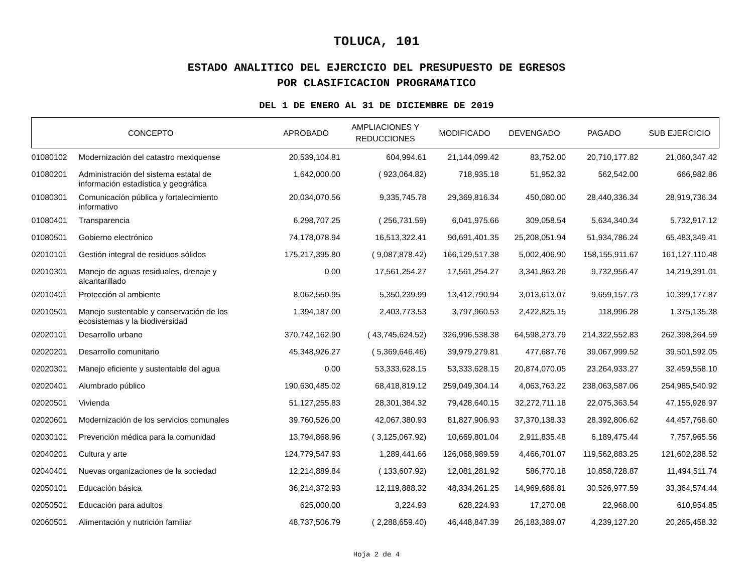TOLUCA, 101
ESTADO ANALITICO DEL EJERCICIO DEL PRESUPUESTO DE EGRESOS
POR CLASIFICACION PROGRAMATICO
DEL 1 DE ENERO AL 31 DE DICIEMBRE DE 2019
| CONCEPTO | | APROBADO | AMPLIACIONES Y REDUCCIONES | MODIFICADO | DEVENGADO | PAGADO | SUB EJERCICIO |
| --- | --- | --- | --- | --- | --- | --- | --- |
| 01080102 | Modernización del catastro mexiquense | 20,539,104.81 | 604,994.61 | 21,144,099.42 | 83,752.00 | 20,710,177.82 | 21,060,347.42 |
| 01080201 | Administración del sistema estatal de información estadística y geográfica | 1,642,000.00 | ( 923,064.82) | 718,935.18 | 51,952.32 | 562,542.00 | 666,982.86 |
| 01080301 | Comunicación pública y fortalecimiento informativo | 20,034,070.56 | 9,335,745.78 | 29,369,816.34 | 450,080.00 | 28,440,336.34 | 28,919,736.34 |
| 01080401 | Transparencia | 6,298,707.25 | ( 256,731.59) | 6,041,975.66 | 309,058.54 | 5,634,340.34 | 5,732,917.12 |
| 01080501 | Gobierno electrónico | 74,178,078.94 | 16,513,322.41 | 90,691,401.35 | 25,208,051.94 | 51,934,786.24 | 65,483,349.41 |
| 02010101 | Gestión integral de residuos sólidos | 175,217,395.80 | ( 9,087,878.42) | 166,129,517.38 | 5,002,406.90 | 158,155,911.67 | 161,127,110.48 |
| 02010301 | Manejo de aguas residuales, drenaje y alcantarillado | 0.00 | 17,561,254.27 | 17,561,254.27 | 3,341,863.26 | 9,732,956.47 | 14,219,391.01 |
| 02010401 | Protección al ambiente | 8,062,550.95 | 5,350,239.99 | 13,412,790.94 | 3,013,613.07 | 9,659,157.73 | 10,399,177.87 |
| 02010501 | Manejo sustentable y conservación de los ecosistemas y la biodiversidad | 1,394,187.00 | 2,403,773.53 | 3,797,960.53 | 2,422,825.15 | 118,996.28 | 1,375,135.38 |
| 02020101 | Desarrollo urbano | 370,742,162.90 | ( 43,745,624.52) | 326,996,538.38 | 64,598,273.79 | 214,322,552.83 | 262,398,264.59 |
| 02020201 | Desarrollo comunitario | 45,348,926.27 | ( 5,369,646.46) | 39,979,279.81 | 477,687.76 | 39,067,999.52 | 39,501,592.05 |
| 02020301 | Manejo eficiente y sustentable del agua | 0.00 | 53,333,628.15 | 53,333,628.15 | 20,874,070.05 | 23,264,933.27 | 32,459,558.10 |
| 02020401 | Alumbrado público | 190,630,485.02 | 68,418,819.12 | 259,049,304.14 | 4,063,763.22 | 238,063,587.06 | 254,985,540.92 |
| 02020501 | Vivienda | 51,127,255.83 | 28,301,384.32 | 79,428,640.15 | 32,272,711.18 | 22,075,363.54 | 47,155,928.97 |
| 02020601 | Modernización de los servicios comunales | 39,760,526.00 | 42,067,380.93 | 81,827,906.93 | 37,370,138.33 | 28,392,806.62 | 44,457,768.60 |
| 02030101 | Prevención médica para la comunidad | 13,794,868.96 | ( 3,125,067.92) | 10,669,801.04 | 2,911,835.48 | 6,189,475.44 | 7,757,965.56 |
| 02040201 | Cultura y arte | 124,779,547.93 | 1,289,441.66 | 126,068,989.59 | 4,466,701.07 | 119,562,883.25 | 121,602,288.52 |
| 02040401 | Nuevas organizaciones de la sociedad | 12,214,889.84 | ( 133,607.92) | 12,081,281.92 | 586,770.18 | 10,858,728.87 | 11,494,511.74 |
| 02050101 | Educación básica | 36,214,372.93 | 12,119,888.32 | 48,334,261.25 | 14,969,686.81 | 30,526,977.59 | 33,364,574.44 |
| 02050501 | Educación para adultos | 625,000.00 | 3,224.93 | 628,224.93 | 17,270.08 | 22,968.00 | 610,954.85 |
| 02060501 | Alimentación y nutrición familiar | 48,737,506.79 | ( 2,288,659.40) | 46,448,847.39 | 26,183,389.07 | 4,239,127.20 | 20,265,458.32 |
Hoja 2 de 4